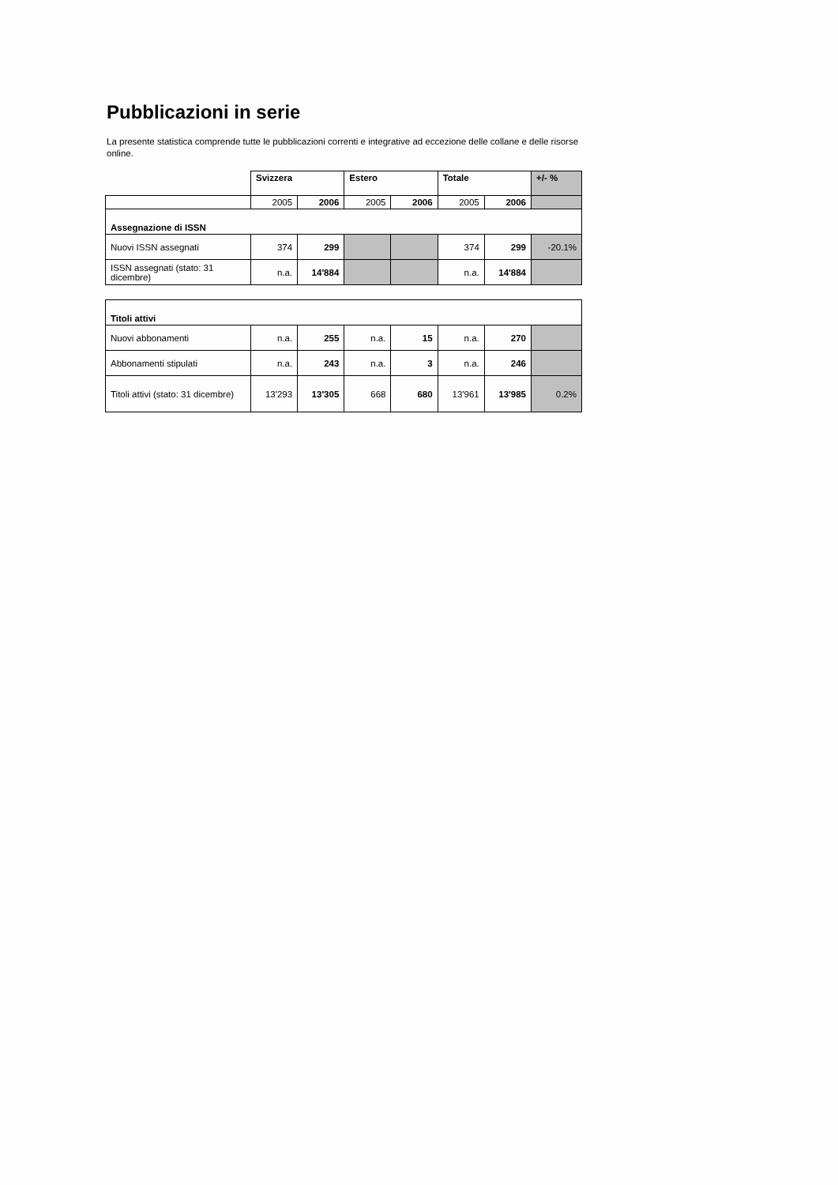Pubblicazioni in serie
La presente statistica comprende tutte le pubblicazioni correnti e integrative ad eccezione delle collane e delle risorse online.
| | Svizzera | | Estero | | Totale | | +/- % |
| --- | --- | --- | --- | --- | --- | --- | --- |
| | 2005 | 2006 | 2005 | 2006 | 2005 | 2006 | |
| Assegnazione di ISSN | | | | | | | |
| Nuovi ISSN assegnati | 374 | 299 | | | 374 | 299 | -20.1% |
| ISSN assegnati (stato: 31 dicembre) | n.a. | 14'884 | | | n.a. | 14'884 | |
| Titoli attivi | | | | | | | |
| Nuovi abbonamenti | n.a. | 255 | n.a. | 15 | n.a. | 270 | |
| Abbonamenti stipulati | n.a. | 243 | n.a. | 3 | n.a. | 246 | |
| Titoli attivi (stato: 31 dicembre) | 13'293 | 13'305 | 668 | 680 | 13'961 | 13'985 | 0.2% |